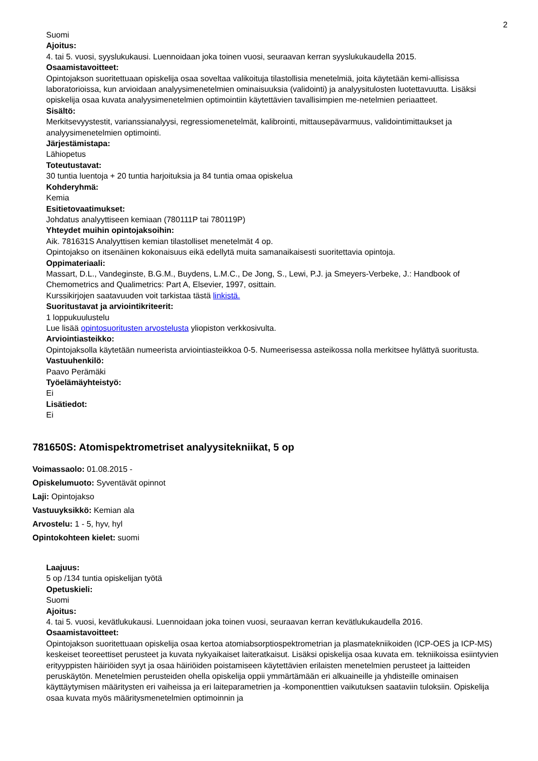2
Suomi
Ajoitus:
4. tai 5. vuosi, syyslukukausi. Luennoidaan joka toinen vuosi, seuraavan kerran syyslukukaudella 2015.
Osaamistavoitteet:
Opintojakson suoritettuaan opiskelija osaa soveltaa valikoituja tilastollisia menetelmiä, joita käytetään kemi-allisissa laboratorioissa, kun arvioidaan analyysimenetelmien ominaisuuksia (validointi) ja analyysitulosten luotettavuutta. Lisäksi opiskelija osaa kuvata analyysimenetelmien optimointiin käytettävien tavallisimpien me-netelmien periaatteet.
Sisältö:
Merkitsevyystestit, varianssianalyysi, regressiomenetelmät, kalibrointi, mittausepävarmuus, validointimittaukset ja analyysimenetelmien optimointi.
Järjestämistapa:
Lähiopetus
Toteutustavat:
30 tuntia luentoja + 20 tuntia harjoituksia ja 84 tuntia omaa opiskelua
Kohderyhmä:
Kemia
Esitietovaatimukset:
Johdatus analyyttiseen kemiaan (780111P tai 780119P)
Yhteydet muihin opintojaksoihin:
Aik. 781631S Analyyttisen kemian tilastolliset menetelmät 4 op.
Opintojakso on itsenäinen kokonaisuus eikä edellytä muita samanaikaisesti suoritettavia opintoja.
Oppimateriaali:
Massart, D.L., Vandeginste, B.G.M., Buydens, L.M.C., De Jong, S., Lewi, P.J. ja Smeyers-Verbeke, J.: Handbook of Chemometrics and Qualimetrics: Part A, Elsevier, 1997, osittain.
Kurssikirjojen saatavuuden voit tarkistaa tästä linkistä.
Suoritustavat ja arviointikriteerit:
1 loppukuulustelu
Lue lisää opintosuoritusten arvostelusta yliopiston verkkosivulta.
Arviointiasteikko:
Opintojaksolla käytetään numeerista arviointiasteikkoa 0-5. Numeerisessa asteikossa nolla merkitsee hylättyä suoritusta.
Vastuuhenkilö:
Paavo Perämäki
Työelämäyhteistyö:
Ei
Lisätiedot:
Ei
781650S: Atomispektrometriset analyysitekniikat, 5 op
Voimassaolo: 01.08.2015 -
Opiskelumuoto: Syventävät opinnot
Laji: Opintojakso
Vastuuyksikkö: Kemian ala
Arvostelu: 1 - 5, hyv, hyl
Opintokohteen kielet: suomi
Laajuus:
5 op /134 tuntia opiskelijan työtä
Opetuskieli:
Suomi
Ajoitus:
4. tai 5. vuosi, kevätlukukausi. Luennoidaan joka toinen vuosi, seuraavan kerran kevätlukukaudella 2016.
Osaamistavoitteet:
Opintojakson suoritettuaan opiskelija osaa kertoa atomiabsorptiospektrometrian ja plasmatekniikoiden (ICP-OES ja ICP-MS) keskeiset teoreettiset perusteet ja kuvata nykyaikaiset laiteratkaisut. Lisäksi opiskelija osaa kuvata em. tekniikoissa esiintyvien erityyppisten häiriöiden syyt ja osaa häiriöiden poistamiseen käytettävien erilaisten menetelmien perusteet ja laitteiden peruskäytön. Menetelmien perusteiden ohella opiskelija oppii ymmärtämään eri alkuaineille ja yhdisteille ominaisen käyttäytymisen määritysten eri vaiheissa ja eri laiteparametrien ja -komponenttien vaikutuksen saataviin tuloksiin. Opiskelija osaa kuvata myös määritysmenetelmien optimoinnin ja